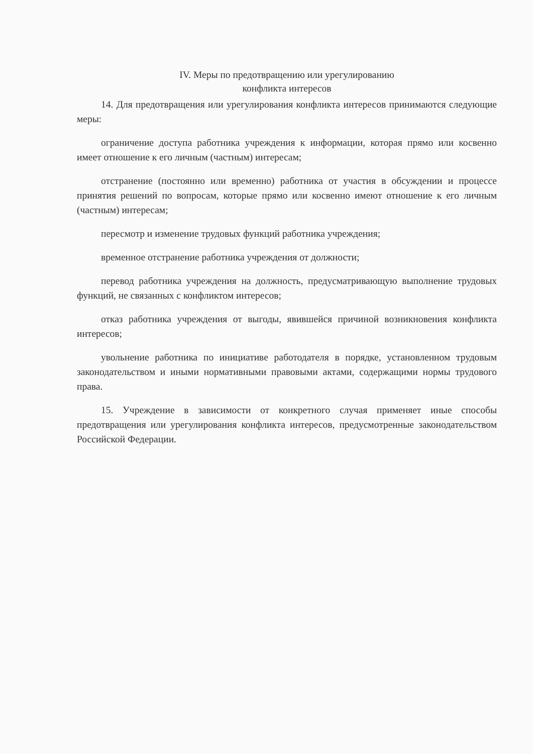IV. Меры по предотвращению или урегулированию
конфликта интересов
14. Для предотвращения или урегулирования конфликта интересов принимаются следующие меры:
ограничение доступа работника учреждения к информации, которая прямо или косвенно имеет отношение к его личным (частным) интересам;
отстранение (постоянно или временно) работника от участия в обсуждении и процессе принятия решений по вопросам, которые прямо или косвенно имеют отношение к его личным (частным) интересам;
пересмотр и изменение трудовых функций работника учреждения;
временное отстранение работника учреждения от должности;
перевод работника учреждения на должность, предусматривающую выполнение трудовых функций, не связанных с конфликтом интересов;
отказ работника учреждения от выгоды, явившейся причиной возникновения конфликта интересов;
увольнение работника по инициативе работодателя в порядке, установленном трудовым законодательством и иными нормативными правовыми актами, содержащими нормы трудового права.
15. Учреждение в зависимости от конкретного случая применяет иные способы предотвращения или урегулирования конфликта интересов, предусмотренные законодательством Российской Федерации.